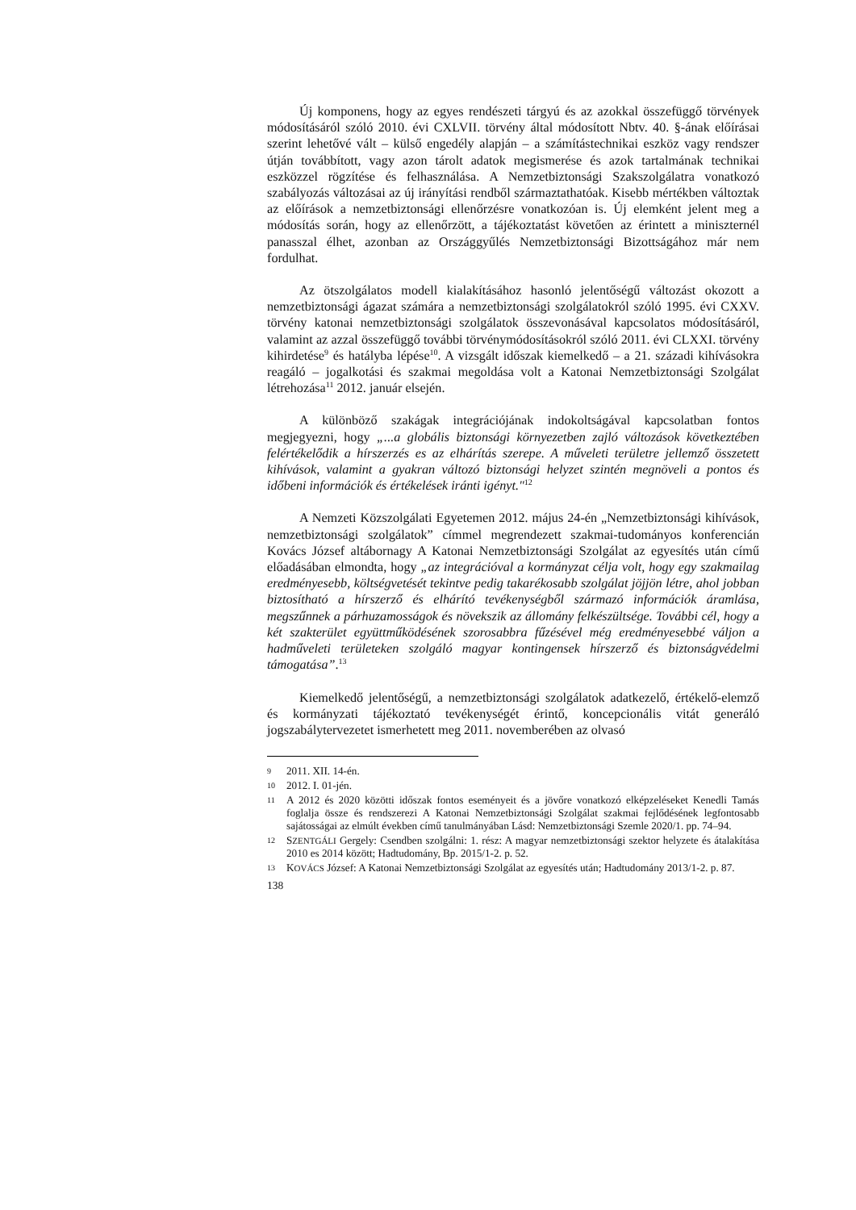Új komponens, hogy az egyes rendészeti tárgyú és az azokkal összefüggő törvények módosításáról szóló 2010. évi CXLVII. törvény által módosított Nbtv. 40. §-ának előírásai szerint lehetővé vált – külső engedély alapján – a számítástechnikai eszköz vagy rendszer útján továbbított, vagy azon tárolt adatok megismerése és azok tartalmának technikai eszközzel rögzítése és felhasználása. A Nemzetbiztonsági Szakszolgálatra vonatkozó szabályozás változásai az új irányítási rendből származtathatóak. Kisebb mértékben változtak az előírások a nemzetbiztonsági ellenőrzésre vonatkozóan is. Új elemként jelent meg a módosítás során, hogy az ellenőrzött, a tájékoztatást követően az érintett a miniszternél panasszal élhet, azonban az Országgyűlés Nemzetbiztonsági Bizottságához már nem fordulhat.
Az ötszolgálatos modell kialakításához hasonló jelentőségű változást okozott a nemzetbiztonsági ágazat számára a nemzetbiztonsági szolgálatokról szóló 1995. évi CXXV. törvény katonai nemzetbiztonsági szolgálatok összevonásával kapcsolatos módosításáról, valamint az azzal összefüggő további törvénymódosításokról szóló 2011. évi CLXXI. törvény kihirdetése<sup>9</sup> és hatályba lépése<sup>10</sup>. A vizsgált időszak kiemelkedő – a 21. századi kihívásokra reagáló – jogalkotási és szakmai megoldása volt a Katonai Nemzetbiztonsági Szolgálat létrehozása<sup>11</sup> 2012. január elsején.
A különböző szakágak integrációjának indokoltságával kapcsolatban fontos megjegyezni, hogy „...a globális biztonsági környezetben zajló változások következtében felértékelődik a hírszerzés es az elhárítás szerepe. A műveleti területre jellemző összetett kihívások, valamint a gyakran változó biztonsági helyzet szintén megnöveli a pontos és időbeni információk és értékelések iránti igényt."<sup>12</sup>
A Nemzeti Közszolgálati Egyetemen 2012. május 24-én „Nemzetbiztonsági kihívások, nemzetbiztonsági szolgálatok” címmel megrendezett szakmai-tudományos konferencián Kovács József altábornagy A Katonai Nemzetbiztonsági Szolgálat az egyesítés után című előadásában elmondta, hogy „az integrációval a kormányzat célja volt, hogy egy szakmailag eredményesebb, költségvetését tekintve pedig takarékosabb szolgálat jöjjön létre, ahol jobban biztosítható a hírszerző és elhárító tevékenységből származó információk áramlása, megszűnnek a párhuzamosságok és növekszik az állomány felkészültsége. További cél, hogy a két szakterület együttműködésének szorosabbra fűzésével még eredményesebbé váljon a hadműveleti területeken szolgáló magyar kontingensek hírszerző és biztonságvédelmi támogatása”.<sup>13</sup>
Kiemelkedő jelentőségű, a nemzetbiztonsági szolgálatok adatkezelő, értékelő-elemző és kormányzati tájékoztató tevékenységét érintő, koncepcionális vitát generáló jogszabálytervezetet ismerhetett meg 2011. novemberében az olvasó
9 2011. XII. 14-én.
10 2012. I. 01-jén.
11 A 2012 és 2020 közötti időszak fontos eseményeit és a jövőre vonatkozó elképzeléseket Kenedli Tamás foglalja össze és rendszerezi A Katonai Nemzetbiztonsági Szolgálat szakmai fejlődésének legfontosabb sajátosságai az elmúlt években című tanulmányában Lásd: Nemzetbiztonsági Szemle 2020/1. pp. 74–94.
12 SZENTGÁLI Gergely: Csendben szolgálni: 1. rész: A magyar nemzetbiztonsági szektor helyzete és átalakítása 2010 es 2014 között; Hadtudomány, Bp. 2015/1-2. p. 52.
13 KOVÁCS József: A Katonai Nemzetbiztonsági Szolgálat az egyesítés után; Hadtudomány 2013/1-2. p. 87.
138